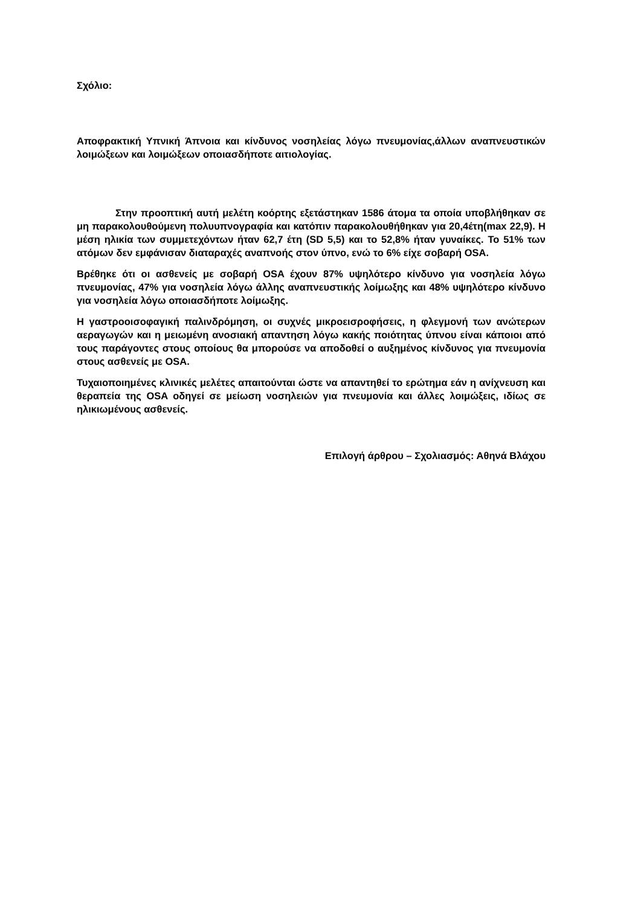Σχόλιο:
Αποφρακτική Υπνική Άπνοια και κίνδυνος νοσηλείας λόγω πνευμονίας,άλλων αναπνευστικών λοιμώξεων και λοιμώξεων οποιασδήποτε αιτιολογίας.
Στην προοπτική αυτή μελέτη κοόρτης εξετάστηκαν 1586 άτομα τα οποία υποβλήθηκαν σε μη παρακολουθούμενη πολυυπνογραφία και κατόπιν παρακολουθήθηκαν για 20,4έτη(max 22,9). Η μέση ηλικία των συμμετεχόντων ήταν 62,7 έτη (SD 5,5) και το 52,8% ήταν γυναίκες. Το 51% των ατόμων δεν εμφάνισαν διαταραχές αναπνοής στον ύπνο, ενώ το 6% είχε σοβαρή OSA.
Βρέθηκε ότι οι ασθενείς με σοβαρή OSA έχουν 87% υψηλότερο κίνδυνο για νοσηλεία λόγω πνευμονίας, 47% για νοσηλεία λόγω άλλης αναπνευστικής λοίμωξης και 48% υψηλότερο κίνδυνο για νοσηλεία λόγω οποιασδήποτε λοίμωξης.
Η γαστροοισοφαγική παλινδρόμηση, οι συχνές μικροεισροφήσεις, η φλεγμονή των ανώτερων αεραγωγών και η μειωμένη ανοσιακή απαντηση λόγω κακής ποιότητας ύπνου είναι κάποιοι από τους παράγοντες στους οποίους θα μπορούσε να αποδοθεί ο αυξημένος κίνδυνος για πνευμονία στους ασθενείς με OSA.
Τυχαιοποιημένες κλινικές μελέτες απαιτούνται ώστε να απαντηθεί το ερώτημα εάν η ανίχνευση και θεραπεία της OSA οδηγεί σε μείωση νοσηλειών για πνευμονία και άλλες λοιμώξεις, ιδίως σε ηλικιωμένους ασθενείς.
Επιλογή άρθρου – Σχολιασμός: Αθηνά Βλάχου